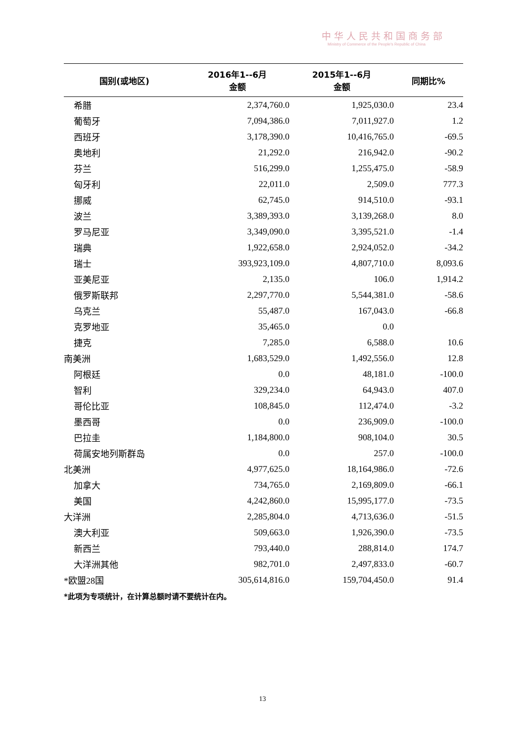中华人民共和国商务部
Ministry of Commerce of the People's Republic of China
| 国别(或地区) | 2016年1--6月 金额 | 2015年1--6月 金额 | 同期比% |
| --- | --- | --- | --- |
| 希腊 | 2,374,760.0 | 1,925,030.0 | 23.4 |
| 葡萄牙 | 7,094,386.0 | 7,011,927.0 | 1.2 |
| 西班牙 | 3,178,390.0 | 10,416,765.0 | -69.5 |
| 奥地利 | 21,292.0 | 216,942.0 | -90.2 |
| 芬兰 | 516,299.0 | 1,255,475.0 | -58.9 |
| 匈牙利 | 22,011.0 | 2,509.0 | 777.3 |
| 挪威 | 62,745.0 | 914,510.0 | -93.1 |
| 波兰 | 3,389,393.0 | 3,139,268.0 | 8.0 |
| 罗马尼亚 | 3,349,090.0 | 3,395,521.0 | -1.4 |
| 瑞典 | 1,922,658.0 | 2,924,052.0 | -34.2 |
| 瑞士 | 393,923,109.0 | 4,807,710.0 | 8,093.6 |
| 亚美尼亚 | 2,135.0 | 106.0 | 1,914.2 |
| 俄罗斯联邦 | 2,297,770.0 | 5,544,381.0 | -58.6 |
| 乌克兰 | 55,487.0 | 167,043.0 | -66.8 |
| 克罗地亚 | 35,465.0 | 0.0 | |
| 捷克 | 7,285.0 | 6,588.0 | 10.6 |
| 南美洲 | 1,683,529.0 | 1,492,556.0 | 12.8 |
| 阿根廷 | 0.0 | 48,181.0 | -100.0 |
| 智利 | 329,234.0 | 64,943.0 | 407.0 |
| 哥伦比亚 | 108,845.0 | 112,474.0 | -3.2 |
| 墨西哥 | 0.0 | 236,909.0 | -100.0 |
| 巴拉圭 | 1,184,800.0 | 908,104.0 | 30.5 |
| 荷属安地列斯群岛 | 0.0 | 257.0 | -100.0 |
| 北美洲 | 4,977,625.0 | 18,164,986.0 | -72.6 |
| 加拿大 | 734,765.0 | 2,169,809.0 | -66.1 |
| 美国 | 4,242,860.0 | 15,995,177.0 | -73.5 |
| 大洋洲 | 2,285,804.0 | 4,713,636.0 | -51.5 |
| 澳大利亚 | 509,663.0 | 1,926,390.0 | -73.5 |
| 新西兰 | 793,440.0 | 288,814.0 | 174.7 |
| 大洋洲其他 | 982,701.0 | 2,497,833.0 | -60.7 |
| *欧盟28国 | 305,614,816.0 | 159,704,450.0 | 91.4 |
*此项为专项统计，在计算总额时请不要统计在内。
13